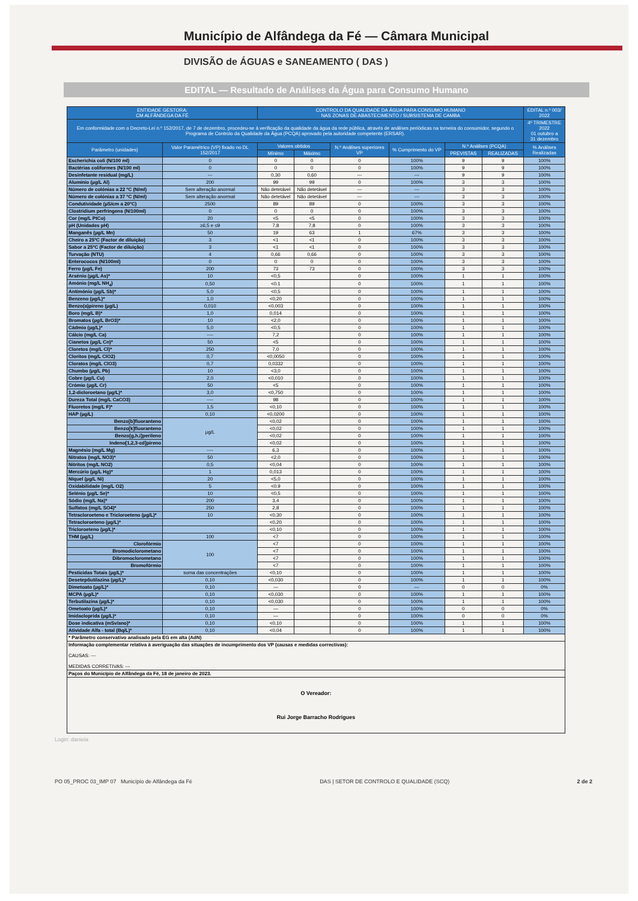Município de Alfândega da Fé — Câmara Municipal
DIVISÃO de ÁGUAS e SANEAMENTO ( DAS )
EDITAL — Resultado de Análises da Água para Consumo Humano
| ENTIDADE GESTORA: CM ALFÂNDEGA DA FÉ | | CONTROLO DA QUALIDADE DA ÁGUA PARA CONSUMO HUMANO NAS ZONAS DE ABASTECIMENTO / SUBSISTEMA DE CAMBA | | | | | | EDITAL n.º 003/ 2022 |
| --- | --- | --- | --- | --- | --- | --- | --- | --- |
| Em conformidade com o Decreto-Lei n.º 152/2017, de 7 de dezembro, procedeu-se à verificação da qualidade da água da rede pública, através de análises periódicas na torneira do consumidor, segundo o Programa de Controlo da Qualidade da Água (PCQA) aprovado pela autoridade competente (ERSAR). | | | | | | | | 4º TRIMESTRE 2022 01 outubro a 31 dezembro |
| Parâmetro (unidades) | Valor Paramétrico (VP) fixado no DL 152/2017 | Valores obtidos | | N.º Análises superiores VP | % Cumprimento do VP | N.º Análises (PCQA) | | % Análises Realizadas |
| | | Mínimo | Máximo | | | PREVISTAS | REALIZADAS | |
| Escherichia coli (N/100 ml) | 0 | 0 | 0 | 0 | 100% | 9 | 9 | 100% |
| Bactérias coliformes (N/100 ml) | 0 | 0 | 0 | 0 | 100% | 9 | 9 | 100% |
| Desinfetante residual (mg/L) | --- | 0,30 | 0,60 | --- | --- | 9 | 9 | 100% |
| Alumínio (µg/L Al) | 200 | 99 | 99 | 0 | 100% | 3 | 3 | 100% |
| Número de colónias a 22 ºC (N/ml) | Sem alteração anormal | Não detetável | Não detetável | --- | --- | 3 | 3 | 100% |
| Número de colónias a 37 ºC (N/ml) | Sem alteração anormal | Não detetável | Não detetável | --- | --- | 3 | 3 | 100% |
| Condutividade (µS/cm a 20ºC) | 2500 | 89 | 89 | 0 | 100% | 3 | 3 | 100% |
| Clostridium perfringens (N/100ml) | 0 | 0 | 0 | 0 | 100% | 3 | 3 | 100% |
| Cor (mg/L PtCo) | 20 | <5 | <5 | 0 | 100% | 3 | 3 | 100% |
| pH (Unidades pH) | ≥6,5 e ≤9 | 7,8 | 7,8 | 0 | 100% | 3 | 3 | 100% |
| Manganês (µg/L Mn) | 50 | 19 | 63 | 1 | 67% | 3 | 3 | 100% |
| Cheiro a 25ºC (Factor de diluição) | 3 | <1 | <1 | 0 | 100% | 3 | 3 | 100% |
| Sabor a 25ºC (Factor de diluição) | 3 | <1 | <1 | 0 | 100% | 3 | 3 | 100% |
| Turvação (NTU) | 4 | 0,66 | 0,66 | 0 | 100% | 3 | 3 | 100% |
| Enterococos (N/100ml) | 0 | 0 | 0 | 0 | 100% | 3 | 3 | 100% |
| Ferro (µg/L Fe) | 200 | 73 | 73 | 0 | 100% | 3 | 3 | 100% |
| Arsénio (µg/L As)* | 10 | <0,5 | | 0 | 100% | 1 | 1 | 100% |
| Amónio (mg/L NH<sub>4</sub>) | 0,50 | <0.1 | | 0 | 100% | 1 | 1 | 100% |
| Antimónio (µg/L Sb)* | 5,0 | <0,5 | | 0 | 100% | 1 | 1 | 100% |
| Benzeno (µg/L)* | 1,0 | <0,20 | | 0 | 100% | 1 | 1 | 100% |
| Benzo(a)pireno (µg/L) | 0,010 | <0,003 | | 0 | 100% | 1 | 1 | 100% |
| Boro (mg/L B)* | 1,0 | 0,014 | | 0 | 100% | 1 | 1 | 100% |
| Bromatos (µg/L BrO3)* | 10 | <2,0 | | 0 | 100% | 1 | 1 | 100% |
| Cádmio (µg/L)* | 5,0 | <0,5 | | 0 | 100% | 1 | 1 | 100% |
| Cálcio (mg/L Ca) | ---- | 7,2 | | 0 | 100% | 1 | 1 | 100% |
| Cianetos (µg/L Cn)* | 50 | <5 | | 0 | 100% | 1 | 1 | 100% |
| Cloretos (mg/L Cl)* | 250 | 7,0 | | 0 | 100% | 1 | 1 | 100% |
| Cloritos (mg/L ClO2) | 0,7 | <0,0050 | | 0 | 100% | 1 | 1 | 100% |
| Cloratos (mg/L ClO3) | 0,7 | 0,0332 | | 0 | 100% | 1 | 1 | 100% |
| Chumbo (µg/L Pb) | 10 | <3,0 | | 0 | 100% | 1 | 1 | 100% |
| Cobre (µg/L Cu) | 2,0 | <0,010 | | 0 | 100% | 1 | 1 | 100% |
| Crómio (µg/L Cr) | 50 | <5 | | 0 | 100% | 1 | 1 | 100% |
| 1,2-dicloroetano (µg/L)* | 3,0 | <0,750 | | 0 | 100% | 1 | 1 | 100% |
| Dureza Total (mg/L CaCO3) | ---- | 98 | | 0 | 100% | 1 | 1 | 100% |
| Fluoretos (mg/L F)* | 1,5 | <0,10 | | 0 | 100% | 1 | 1 | 100% |
| HAP (µg/L) | 0,10 | <0,0200 | | 0 | 100% | 1 | 1 | 100% |
| Benzo[b]fluoranteno | µg/L | <0,02 | | 0 | 100% | 1 | 1 | 100% |
| Benzo[k]fluoranteno | | <0,02 | | 0 | 100% | 1 | 1 | 100% |
| Benzo[g,h,i]perileno | | <0,02 | | 0 | 100% | 1 | 1 | 100% |
| Indeno[1,2,3-cd]pireno | | <0,02 | | 0 | 100% | 1 | 1 | 100% |
| Magnésio (mg/L Mg) | ---- | 6,3 | | 0 | 100% | 1 | 1 | 100% |
| Nitratos (mg/L NO3)* | 50 | <2,0 | | 0 | 100% | 1 | 1 | 100% |
| Nitritos (mg/L NO2) | 0,5 | <0,04 | | 0 | 100% | 1 | 1 | 100% |
| Mercúrio (µg/L Hg)* | 1 | 0,013 | | 0 | 100% | 1 | 1 | 100% |
| Níquel (µg/L Ni) | 20 | <5,0 | | 0 | 100% | 1 | 1 | 100% |
| Oxidabilidade (mg/L O2) | 5 | <0.9 | | 0 | 100% | 1 | 1 | 100% |
| Selénio (µg/L Se)* | 10 | <0,5 | | 0 | 100% | 1 | 1 | 100% |
| Sódio (mg/L Na)* | 200 | 3,4 | | 0 | 100% | 1 | 1 | 100% |
| Sulfatos (mg/L SO4)* | 250 | 2,8 | | 0 | 100% | 1 | 1 | 100% |
| Tetracloroeteno e Tricloroeteno (µg/L)* | 10 | <0,30 | | 0 | 100% | 1 | 1 | 100% |
| Tetracloroeteno (µg/L)* | | <0,20 | | 0 | 100% | 1 | 1 | 100% |
| Tricloroeteno (µg/L)* | | <0,10 | | 0 | 100% | 1 | 1 | 100% |
| THM (µg/L) | 100 | <7 | | 0 | 100% | 1 | 1 | 100% |
| Clorofórmio | 100 | <7 | | 0 | 100% | 1 | 1 | 100% |
| Bromodiclorometano | | <7 | | 0 | 100% | 1 | 1 | 100% |
| Dibromoclorometano | | <7 | | 0 | 100% | 1 | 1 | 100% |
| Bromofórmio | | <7 | | 0 | 100% | 1 | 1 | 100% |
| Pesticidas Totais (µg/L)* | soma das concentrações | <0,10 | | 0 | 100% | 1 | 1 | 100% |
| Desetербutilazina (µg/L)* | 0,10 | <0,030 | | 0 | 100% | 1 | 1 | 100% |
| Dimetoato (µg/L)* | 0,10 | — | | 0 | — | 0 | 0 | 0% |
| MCPA (µg/L)* | 0,10 | <0,030 | | 0 | 100% | 1 | 1 | 100% |
| Terbutilazina (µg/L)* | 0,10 | <0,030 | | 0 | 100% | 1 | 1 | 100% |
| Ometoato (µg/L)* | 0,10 | — | | 0 | 100% | 0 | 0 | 0% |
| Imidacloprida (µg/L)* | 0,10 | — | | 0 | 100% | 0 | 0 | 0% |
| Dose indicativa (mSv/ano)* | 0,10 | <0,10 | | 0 | 100% | 1 | 1 | 100% |
| Atividade Alfa - total (Bq/L)* | 0,10 | <0,04 | | 0 | 100% | 1 | 1 | 100% |
| * Parâmetro conservativo analisado pela EG em alta (AdN) | | | | | | | | |
| Informação complementar relativa à averiguação das situações de incumprimento dos VP (causas e medidas correctivas): CAUSAS: --- MEDIDAS CORRETIVAS: --- | | | | | | | | |
| Paços do Município de Alfândega da Fé, 18 de janeiro de 2023. | | | | | | | | |
| O Vereador: Rui Jorge Barracho Rodrigues | | | | | | | | |
Login: daniela
PO 05_PROC 03_IMP 07 Município de Alfândega da Fé DAS | SETOR DE CONTROLO E QUALIDADE (SCQ) 2 de 2